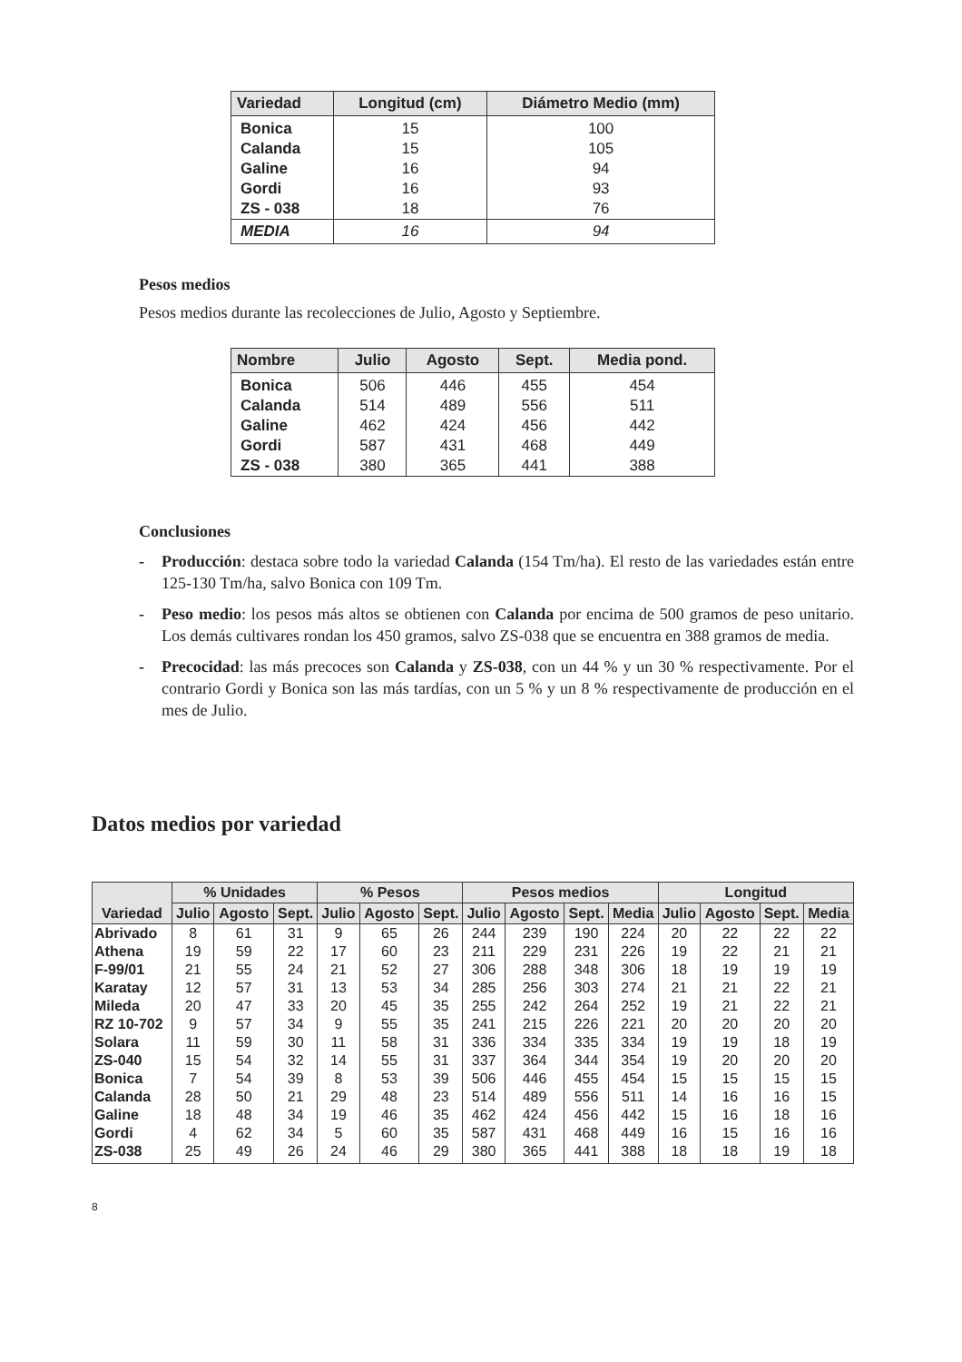| Variedad | Longitud (cm) | Diámetro Medio (mm) |
| --- | --- | --- |
| Bonica | 15 | 100 |
| Calanda | 15 | 105 |
| Galine | 16 | 94 |
| Gordi | 16 | 93 |
| ZS - 038 | 18 | 76 |
| MEDIA | 16 | 94 |
Pesos medios
Pesos medios durante las recolecciones de Julio, Agosto y Septiembre.
| Nombre | Julio | Agosto | Sept. | Media pond. |
| --- | --- | --- | --- | --- |
| Bonica | 506 | 446 | 455 | 454 |
| Calanda | 514 | 489 | 556 | 511 |
| Galine | 462 | 424 | 456 | 442 |
| Gordi | 587 | 431 | 468 | 449 |
| ZS - 038 | 380 | 365 | 441 | 388 |
Conclusiones
- Producción: destaca sobre todo la variedad Calanda (154 Tm/ha). El resto de las variedades están entre 125-130 Tm/ha, salvo Bonica con 109 Tm.
- Peso medio: los pesos más altos se obtienen con Calanda por encima de 500 gramos de peso unitario. Los demás cultivares rondan los 450 gramos, salvo ZS-038 que se encuentra en 388 gramos de media.
- Precocidad: las más precoces son Calanda y ZS-038, con un 44 % y un 30 % respectivamente. Por el contrario Gordi y Bonica son las más tardías, con un 5 % y un 8 % respectivamente de producción en el mes de Julio.
Datos medios por variedad
| Variedad | % Unidades | | | % Pesos | | | Pesos medios | | | | Longitud | | | |
| --- | --- | --- | --- | --- | --- | --- | --- | --- | --- | --- | --- | --- | --- | --- |
| | Julio | Agosto | Sept. | Julio | Agosto | Sept. | Julio | Agosto | Sept. | Media | Julio | Agosto | Sept. | Media |
| Abrivado | 8 | 61 | 31 | 9 | 65 | 26 | 244 | 239 | 190 | 224 | 20 | 22 | 22 | 22 |
| Athena | 19 | 59 | 22 | 17 | 60 | 23 | 211 | 229 | 231 | 226 | 19 | 22 | 21 | 21 |
| F-99/01 | 21 | 55 | 24 | 21 | 52 | 27 | 306 | 288 | 348 | 306 | 18 | 19 | 19 | 19 |
| Karatay | 12 | 57 | 31 | 13 | 53 | 34 | 285 | 256 | 303 | 274 | 21 | 21 | 22 | 21 |
| Mileda | 20 | 47 | 33 | 20 | 45 | 35 | 255 | 242 | 264 | 252 | 19 | 21 | 22 | 21 |
| RZ 10-702 | 9 | 57 | 34 | 9 | 55 | 35 | 241 | 215 | 226 | 221 | 20 | 20 | 20 | 20 |
| Solara | 11 | 59 | 30 | 11 | 58 | 31 | 336 | 334 | 335 | 334 | 19 | 19 | 18 | 19 |
| ZS-040 | 15 | 54 | 32 | 14 | 55 | 31 | 337 | 364 | 344 | 354 | 19 | 20 | 20 | 20 |
| Bonica | 7 | 54 | 39 | 8 | 53 | 39 | 506 | 446 | 455 | 454 | 15 | 15 | 15 | 15 |
| Calanda | 28 | 50 | 21 | 29 | 48 | 23 | 514 | 489 | 556 | 511 | 14 | 16 | 16 | 15 |
| Galine | 18 | 48 | 34 | 19 | 46 | 35 | 462 | 424 | 456 | 442 | 15 | 16 | 18 | 16 |
| Gordi | 4 | 62 | 34 | 5 | 60 | 35 | 587 | 431 | 468 | 449 | 16 | 15 | 16 | 16 |
| ZS-038 | 25 | 49 | 26 | 24 | 46 | 29 | 380 | 365 | 441 | 388 | 18 | 18 | 19 | 18 |
8